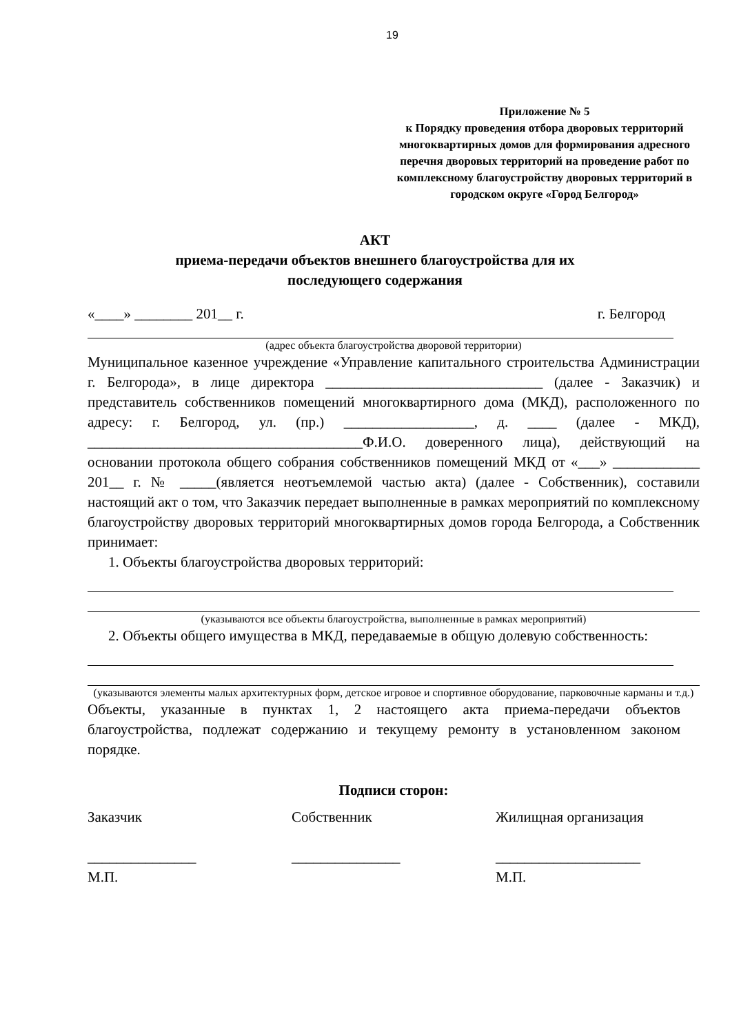19
Приложение № 5
к Порядку проведения отбора дворовых территорий многоквартирных домов для формирования адресного перечня дворовых территорий на проведение работ по комплексному благоустройству дворовых территорий в городском округе «Город Белгород»
АКТ
приема-передачи объектов внешнего благоустройства для их
последующего содержания
«____» ________ 201__ г. г. Белгород
(адрес объекта благоустройства дворовой территории)
Муниципальное казенное учреждение «Управление капитального строительства Администрации г. Белгорода», в лице директора ______________________________ (далее - Заказчик) и представитель собственников помещений многоквартирного дома (МКД), расположенного по адресу: г. Белгород, ул. (пр.) __________________, д. ____ (далее - МКД), ______________________________________Ф.И.О. доверенного лица), действующий на основании протокола общего собрания собственников помещений МКД от «___» ____________ 201__ г. № _____(является неотъемлемой частью акта) (далее - Собственник), составили настоящий акт о том, что Заказчик передает выполненные в рамках мероприятий по комплексному благоустройству дворовых территорий многоквартирных домов города Белгорода, а Собственник принимает:
1. Объекты благоустройства дворовых территорий:
(указываются все объекты благоустройства, выполненные в рамках мероприятий)
2. Объекты общего имущества в МКД, передаваемые в общую долевую собственность:
(указываются элементы малых архитектурных форм, детское игровое и спортивное оборудование, парковочные карманы и т.д.)
Объекты, указанные в пунктах 1, 2 настоящего акта приема-передачи объектов благоустройства, подлежат содержанию и текущему ремонту в установленном законом порядке.
Подписи сторон:
Заказчик
_______________
М.П.
Собственник
_______________
Жилищная организация
____________________
М.П.